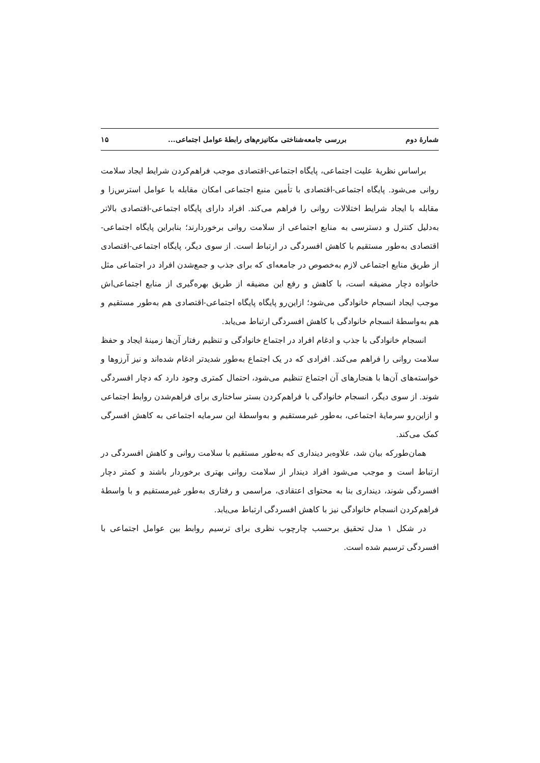شمارهٔ دوم بررسی جامعه‌شناختی مکانیزم‌های رابطهٔ عوامل اجتماعی... ۱۵
براساس نظریهٔ علیت اجتماعی، پایگاه اجتماعی-اقتصادی موجب فراهم‌کردن شرایط ایجاد سلامت روانی می‌شود. پایگاه اجتماعی-اقتصادی با تأمین منبع اجتماعی امکان مقابله با عوامل استرس‌زا و مقابله با ایجاد شرایط اختلالات روانی را فراهم می‌کند. افراد دارای پایگاه اجتماعی-اقتصادی بالاتر به‌دلیل کنترل و دسترسی به منابع اجتماعی از سلامت روانی برخوردارند؛ بنابراین پایگاه اجتماعی-اقتصادی به‌طور مستقیم با کاهش افسردگی در ارتباط است. از سوی دیگر، پایگاه اجتماعی-اقتصادی از طریق منابع اجتماعی لازم به‌خصوص در جامعه‌ای که برای جذب و جمع‌شدن افراد در اجتماعی مثل خانواده دچار مضیقه است، با کاهش و رفع این مضیقه از طریق بهره‌گیری از منابع اجتماعی‌اش موجب ایجاد انسجام خانوادگی می‌شود؛ ازاین‌رو پایگاه پایگاه اجتماعی-اقتصادی هم به‌طور مستقیم و هم به‌واسطهٔ انسجام خانوادگی با کاهش افسردگی ارتباط می‌یابد.
انسجام خانوادگی با جذب و ادغام افراد در اجتماع خانوادگی و تنظیم رفتار آن‌ها زمینهٔ ایجاد و حفظ سلامت روانی را فراهم می‌کند. افرادی که در یک اجتماع به‌طور شدیدتر ادغام شده‌اند و نیز آرزوها و خواسته‌های آن‌ها با هنجارهای آن اجتماع تنظیم می‌شود، احتمال کمتری وجود دارد که دچار افسردگی شوند. از سوی دیگر، انسجام خانوادگی با فراهم‌کردن بستر ساختاری برای فراهم‌شدن روابط اجتماعی و ازاین‌رو سرمایهٔ اجتماعی، به‌طور غیرمستقیم و به‌واسطهٔ این سرمایه اجتماعی به کاهش افسرگی کمک می‌کند.
همان‌طورکه بیان شد، علاوه‌بر دینداری که به‌طور مستقیم با سلامت روانی و کاهش افسردگی در ارتباط است و موجب می‌شود افراد دیندار از سلامت روانی بهتری برخوردار باشند و کمتر دچار افسردگی شوند، دینداری بنا به محتوای اعتقادی، مراسمی و رفتاری به‌طور غیرمستقیم و با واسطهٔ فراهم‌کردن انسجام خانوادگی نیز با کاهش افسردگی ارتباط می‌یابد.
در شکل ۱ مدل تحقیق برحسب چارچوب نظری برای ترسیم روابط بین عوامل اجتماعی با افسردگی ترسیم شده است.